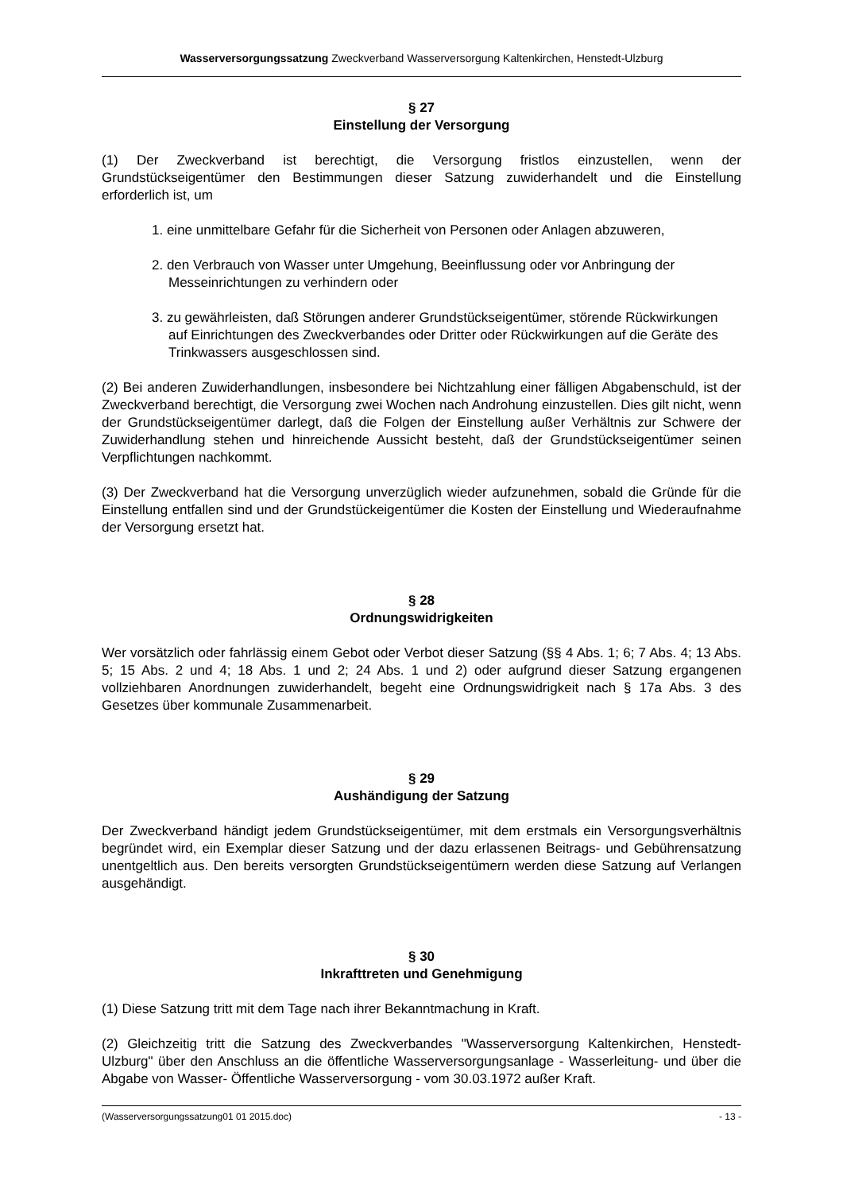Wasserversorgungssatzung Zweckverband Wasserversorgung Kaltenkirchen, Henstedt-Ulzburg
§ 27
Einstellung der Versorgung
(1) Der Zweckverband ist berechtigt, die Versorgung fristlos einzustellen, wenn der Grundstückseigentümer den Bestimmungen dieser Satzung zuwiderhandelt und die Einstellung erforderlich ist, um
1. eine unmittelbare Gefahr für die Sicherheit von Personen oder Anlagen abzuweren,
2. den Verbrauch von Wasser unter Umgehung, Beeinflussung oder vor Anbringung der Messeinrichtungen zu verhindern oder
3. zu gewährleisten, daß Störungen anderer Grundstückseigentümer, störende Rückwirkungen auf Einrichtungen des Zweckverbandes oder Dritter oder Rückwirkungen auf die Geräte des Trinkwassers ausgeschlossen sind.
(2) Bei anderen Zuwiderhandlungen, insbesondere bei Nichtzahlung einer fälligen Abgabenschuld, ist der Zweckverband berechtigt, die Versorgung zwei Wochen nach Androhung einzustellen. Dies gilt nicht, wenn der Grundstückseigentümer darlegt, daß die Folgen der Einstellung außer Verhältnis zur Schwere der Zuwiderhandlung stehen und hinreichende Aussicht besteht, daß der Grundstückseigentümer seinen Verpflichtungen nachkommt.
(3) Der Zweckverband hat die Versorgung unverzüglich wieder aufzunehmen, sobald die Gründe für die Einstellung entfallen sind und der Grundstückeigentümer die Kosten der Einstellung und Wiederaufnahme der Versorgung ersetzt hat.
§ 28
Ordnungswidrigkeiten
Wer vorsätzlich oder fahrlässig einem Gebot oder Verbot dieser Satzung (§§ 4 Abs. 1; 6; 7 Abs. 4; 13 Abs. 5; 15 Abs. 2 und 4; 18 Abs. 1 und 2; 24 Abs. 1 und 2) oder aufgrund dieser Satzung ergangenen vollziehbaren Anordnungen zuwiderhandelt, begeht eine Ordnungswidrigkeit nach § 17a Abs. 3 des Gesetzes über kommunale Zusammenarbeit.
§ 29
Aushändigung der Satzung
Der Zweckverband händigt jedem Grundstückseigentümer, mit dem erstmals ein Versorgungsverhältnis begründet wird, ein Exemplar dieser Satzung und der dazu erlassenen Beitrags- und Gebührensatzung unentgeltlich aus. Den bereits versorgten Grundstückseigentümern werden diese Satzung auf Verlangen ausgehändigt.
§ 30
Inkrafttreten und Genehmigung
(1) Diese Satzung tritt mit dem Tage nach ihrer Bekanntmachung in Kraft.
(2) Gleichzeitig tritt die Satzung des Zweckverbandes "Wasserversorgung Kaltenkirchen, Henstedt-Ulzburg" über den Anschluss an die öffentliche Wasserversorgungsanlage - Wasserleitung- und über die Abgabe von Wasser- Öffentliche Wasserversorgung - vom 30.03.1972 außer Kraft.
(Wasserversorgungssatzung01 01 2015.doc) - 13 -